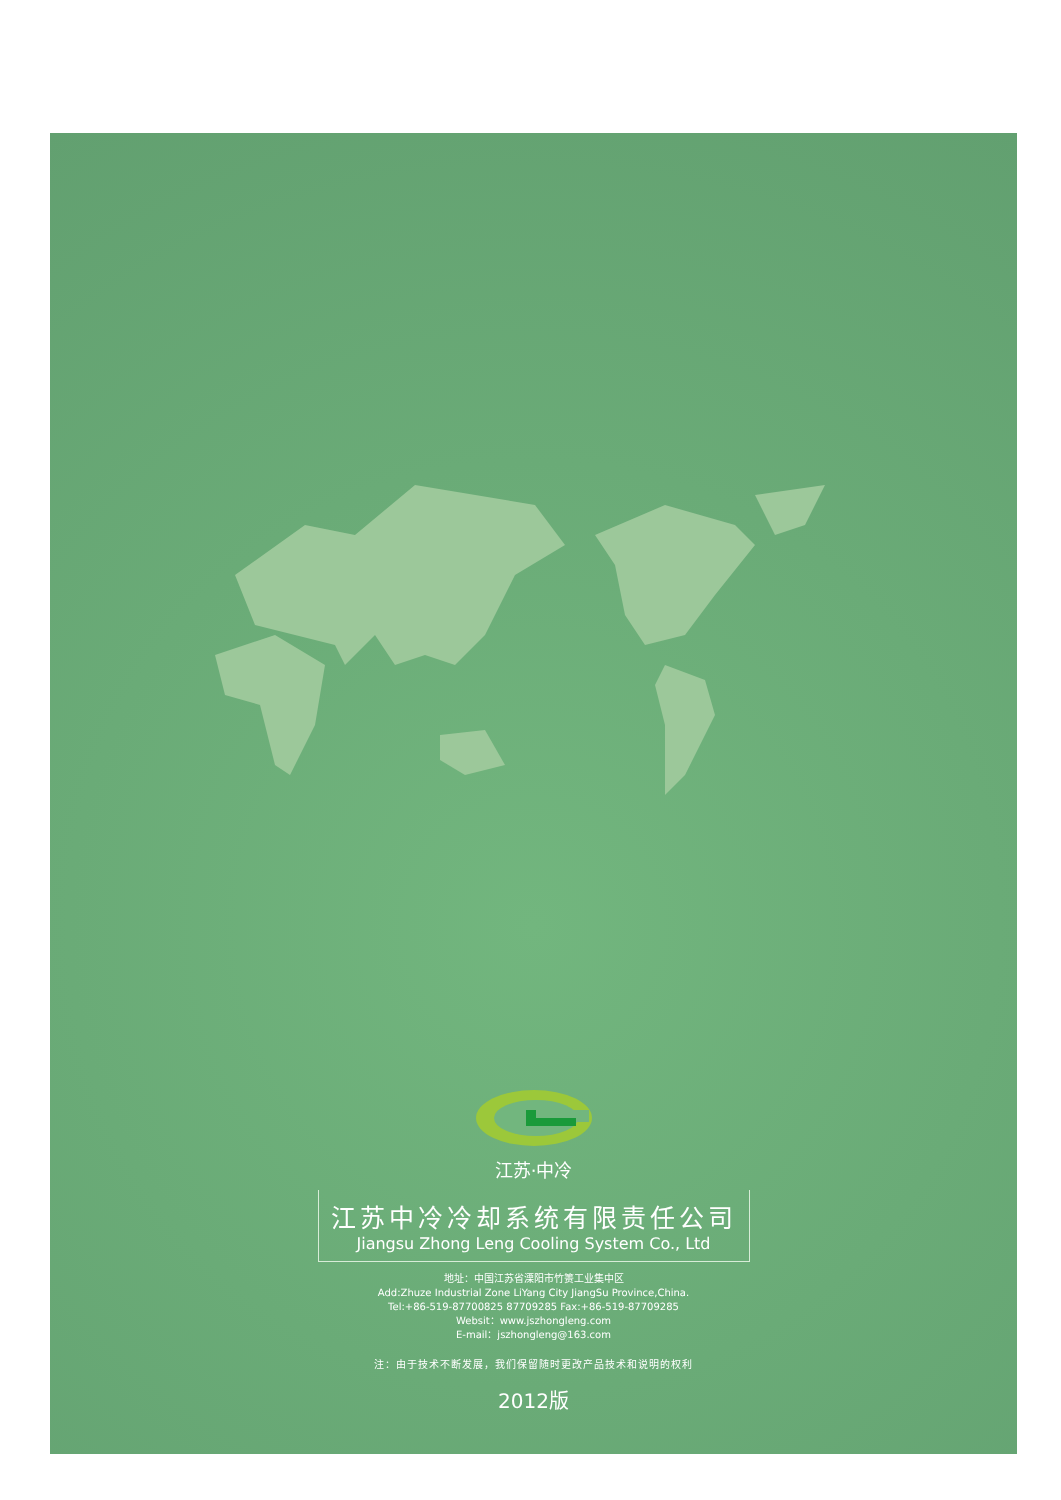江苏·中冷
江苏中冷冷却系统有限责任公司
Jiangsu Zhong Leng Cooling System Co., Ltd
地址：中国江苏省溧阳市竹箦工业集中区
Add:Zhuze Industrial Zone LiYang City JiangSu Province,China.
Tel:+86-519-87700825 87709285 Fax:+86-519-87709285
Websit：www.jszhongleng.com
E-mail：jszhongleng@163.com
注：由于技术不断发展，我们保留随时更改产品技术和说明的权利
2012版